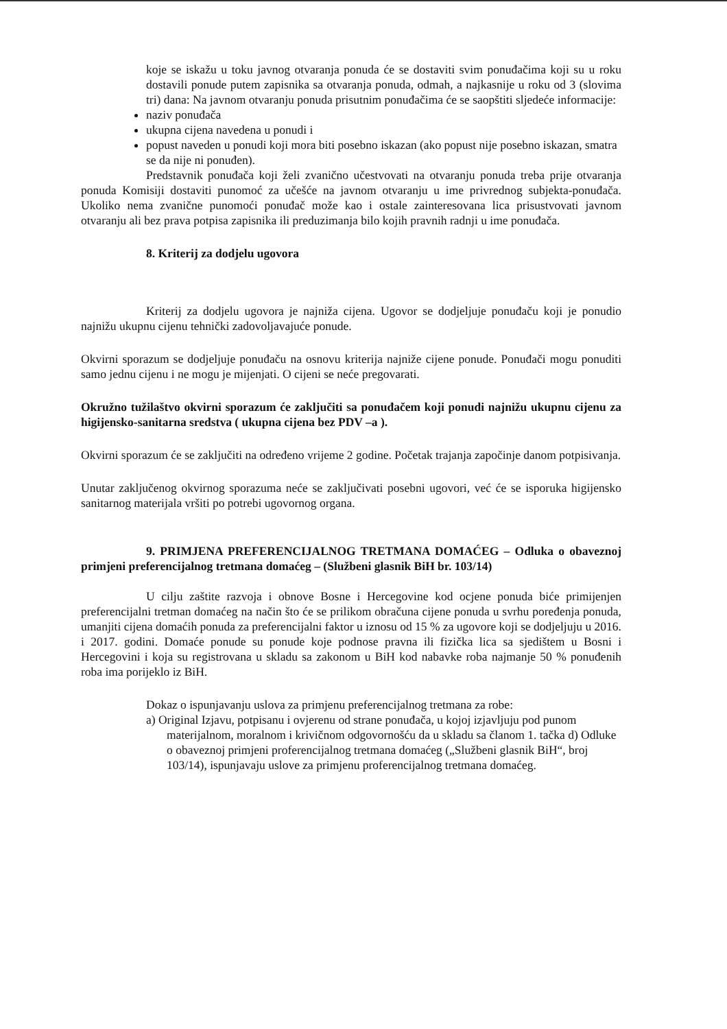koje se iskažu u toku javnog otvaranja ponuda će se dostaviti svim ponuđačima koji su u roku dostavili ponude putem zapisnika sa otvaranja ponuda, odmah, a najkasnije u roku od 3 (slovima tri) dana: Na javnom otvaranju ponuda prisutnim ponuđačima će se saopštiti sljedeće informacije:
naziv ponuđača
ukupna cijena navedena u ponudi i
popust naveden u ponudi koji mora biti posebno iskazan (ako popust nije posebno iskazan, smatra se da nije ni ponuđen).
Predstavnik ponuđača koji želi zvanično učestvovati na otvaranju ponuda treba prije otvaranja ponuda Komisiji dostaviti punomoć za učešće na javnom otvaranju u ime privrednog subjekta-ponuđača. Ukoliko nema zvanične punomoći ponuđač može kao i ostale zainteresovana lica prisustvovati javnom otvaranju ali bez prava potpisa zapisnika ili preduzimanja bilo kojih pravnih radnji u ime ponuđača.
8. Kriterij za dodjelu ugovora
Kriterij za dodjelu ugovora je najniža cijena. Ugovor se dodjeljuje ponuđaču koji je ponudio najnižu ukupnu cijenu tehnički zadovoljavajuće ponude.
Okvirni sporazum se dodjeljuje ponuđaču na osnovu kriterija najniže cijene ponude. Ponuđači mogu ponuditi samo jednu cijenu i ne mogu je mijenjati. O cijeni se neće pregovarati.
Okružno tužilaštvo okvirni sporazum će zaključiti sa ponuđačem koji ponudi najnižu ukupnu cijenu za higijensko-sanitarna sredstva ( ukupna cijena bez PDV –a ).
Okvirni sporazum će se zaključiti na određeno vrijeme 2 godine. Početak trajanja započinje danom potpisivanja.
Unutar zaključenog okvirnog sporazuma neće se zaključivati posebni ugovori, već će se isporuka higijensko sanitarnog materijala vršiti po potrebi ugovornog organa.
9. PRIMJENA PREFERENCIJALNOG TRETMANA DOMAĆEG – Odluka o obaveznoj primjeni preferencijalnog tretmana domaćeg – (Službeni glasnik BiH br. 103/14)
U cilju zaštite razvoja i obnove Bosne i Hercegovine kod ocjene ponuda biće primijenjen preferencijalni tretman domaćeg na način što će se prilikom obračuna cijene ponuda u svrhu poređenja ponuda, umanjiti cijena domaćih ponuda za preferencijalni faktor u iznosu od 15 % za ugovore koji se dodjeljuju u 2016. i 2017. godini. Domaće ponude su ponude koje podnose pravna ili fizička lica sa sjedištem u Bosni i Hercegovini i koja su registrovana u skladu sa zakonom u BiH kod nabavke roba najmanje 50 % ponuđenih roba ima porijeklo iz BiH.
Dokaz o ispunjavanju uslova za primjenu preferencijalnog tretmana za robe:
a) Original Izjavu, potpisanu i ovjerenu od strane ponuđača, u kojoj izjavljuju pod punom materijalnom, moralnom i krivičnom odgovornošću da u skladu sa članom 1. tačka d) Odluke o obaveznoj primjeni proferencijalnog tretmana domaćeg („Službeni glasnik BiH“, broj 103/14), ispunjavaju uslove za primjenu proferencijalnog tretmana domaćeg.